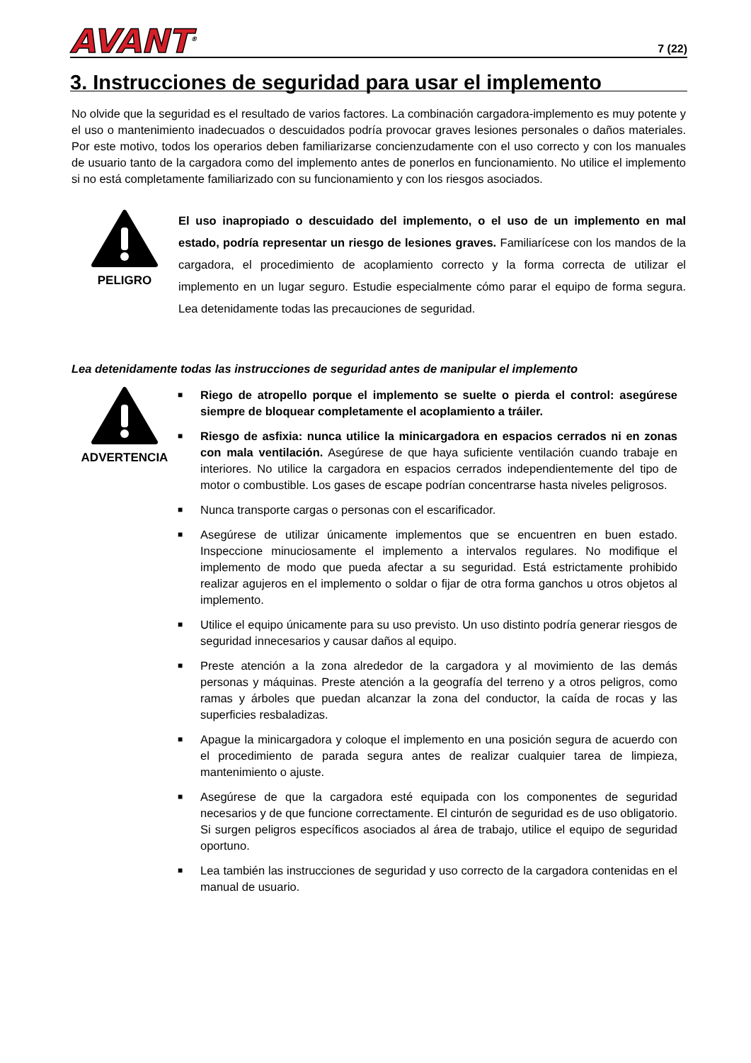AVANT<sup>®</sup>
7 (22)
3. Instrucciones de seguridad para usar el implemento
No olvide que la seguridad es el resultado de varios factores. La combinación cargadora-implemento es muy potente y el uso o mantenimiento inadecuados o descuidados podría provocar graves lesiones personales o daños materiales. Por este motivo, todos los operarios deben familiarizarse concienzudamente con el uso correcto y con los manuales de usuario tanto de la cargadora como del implemento antes de ponerlos en funcionamiento. No utilice el implemento si no está completamente familiarizado con su funcionamiento y con los riesgos asociados.
PELIGRO
El uso inapropiado o descuidado del implemento, o el uso de un implemento en mal estado, podría representar un riesgo de lesiones graves. Familiarícese con los mandos de la cargadora, el procedimiento de acoplamiento correcto y la forma correcta de utilizar el implemento en un lugar seguro. Estudie especialmente cómo parar el equipo de forma segura. Lea detenidamente todas las precauciones de seguridad.
Lea detenidamente todas las instrucciones de seguridad antes de manipular el implemento
ADVERTENCIA
■ Riego de atropello porque el implemento se suelte o pierda el control: asegúrese siempre de bloquear completamente el acoplamiento a tráiler.
■ Riesgo de asfixia: nunca utilice la minicargadora en espacios cerrados ni en zonas con mala ventilación. Asegúrese de que haya suficiente ventilación cuando trabaje en interiores. No utilice la cargadora en espacios cerrados independientemente del tipo de motor o combustible. Los gases de escape podrían concentrarse hasta niveles peligrosos.
■ Nunca transporte cargas o personas con el escarificador.
■ Asegúrese de utilizar únicamente implementos que se encuentren en buen estado. Inspeccione minuciosamente el implemento a intervalos regulares. No modifique el implemento de modo que pueda afectar a su seguridad. Está estrictamente prohibido realizar agujeros en el implemento o soldar o fijar de otra forma ganchos u otros objetos al implemento.
■ Utilice el equipo únicamente para su uso previsto. Un uso distinto podría generar riesgos de seguridad innecesarios y causar daños al equipo.
■ Preste atención a la zona alrededor de la cargadora y al movimiento de las demás personas y máquinas. Preste atención a la geografía del terreno y a otros peligros, como ramas y árboles que puedan alcanzar la zona del conductor, la caída de rocas y las superficies resbaladizas.
■ Apague la minicargadora y coloque el implemento en una posición segura de acuerdo con el procedimiento de parada segura antes de realizar cualquier tarea de limpieza, mantenimiento o ajuste.
■ Asegúrese de que la cargadora esté equipada con los componentes de seguridad necesarios y de que funcione correctamente. El cinturón de seguridad es de uso obligatorio. Si surgen peligros específicos asociados al área de trabajo, utilice el equipo de seguridad oportuno.
■ Lea también las instrucciones de seguridad y uso correcto de la cargadora contenidas en el manual de usuario.